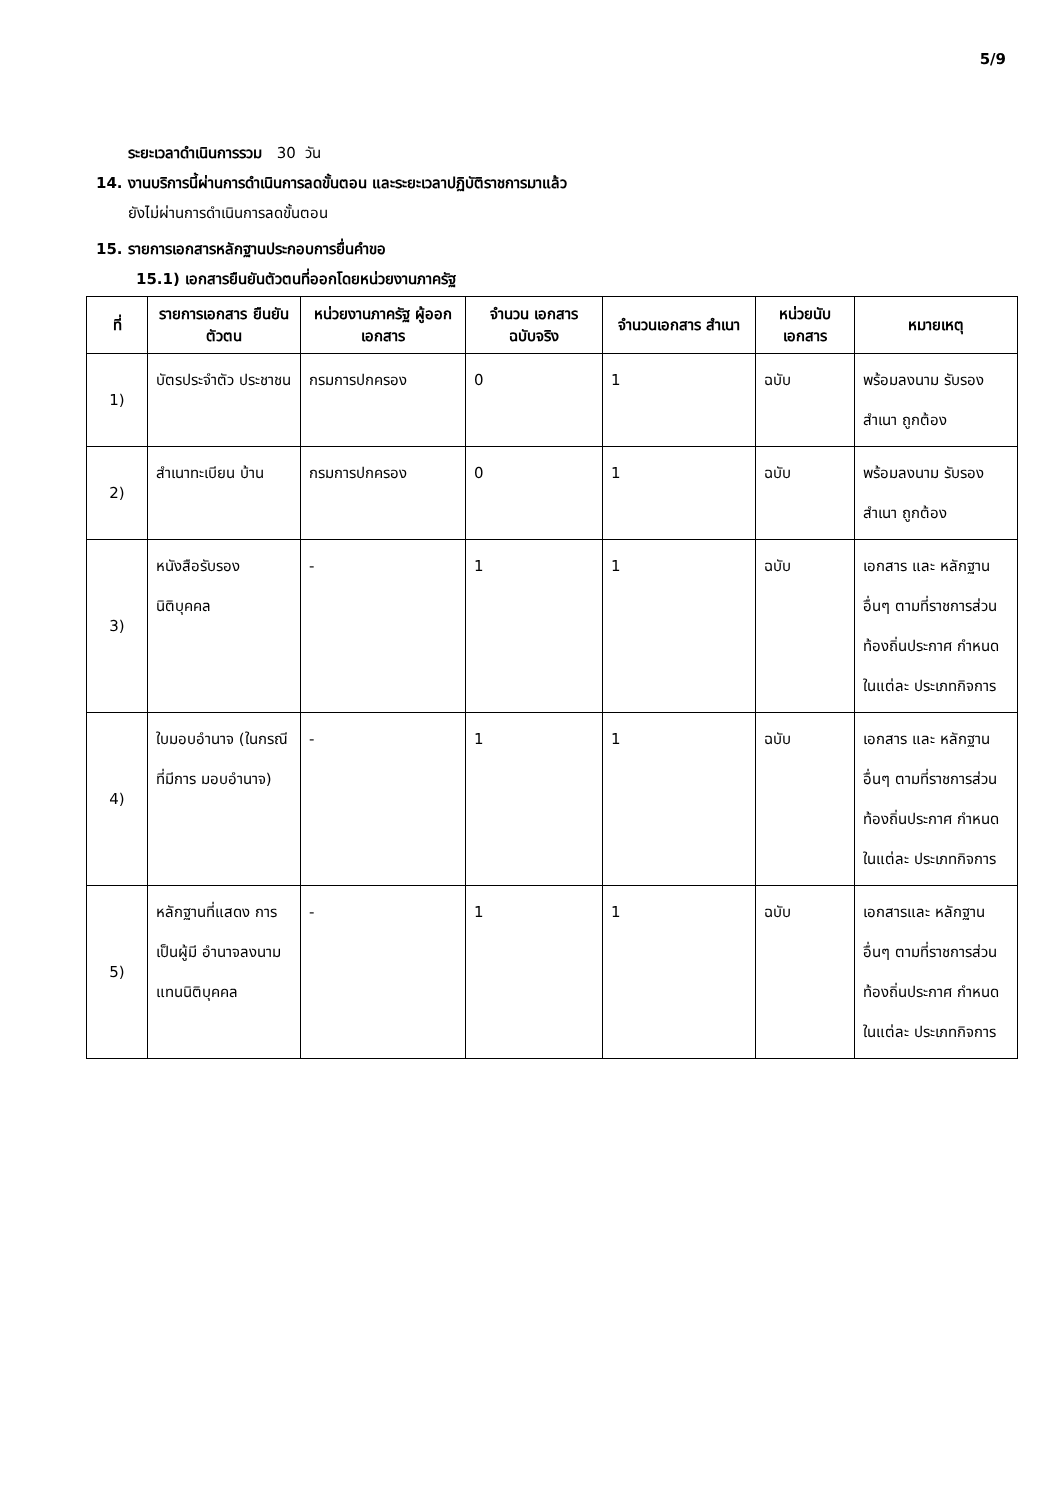5/9
ระยะเวลาดำเนินการรวม 30 วัน
14. งานบริการนี้ผ่านการดำเนินการลดขั้นตอน และระยะเวลาปฏิบัติราชการมาแล้ว
ยังไม่ผ่านการดำเนินการลดขั้นตอน
15. รายการเอกสารหลักฐานประกอบการยื่นคำขอ
15.1) เอกสารยืนยันตัวตนที่ออกโดยหน่วยงานภาครัฐ
| ที่ | รายการเอกสาร ยืนยันตัวตน | หน่วยงานภาครัฐ ผู้ออกเอกสาร | จำนวน เอกสาร ฉบับจริง | จำนวนเอกสาร สำเนา | หน่วยนับ เอกสาร | หมายเหตุ |
| --- | --- | --- | --- | --- | --- | --- |
| 1) | บัตรประจำตัว ประชาชน | กรมการปกครอง | 0 | 1 | ฉบับ | พร้อมลงนาม รับรองสำเนา ถูกต้อง |
| 2) | สำเนาทะเบียน บ้าน | กรมการปกครอง | 0 | 1 | ฉบับ | พร้อมลงนาม รับรองสำเนา ถูกต้อง |
| 3) | หนังสือรับรอง นิติบุคคล | - | 1 | 1 | ฉบับ | เอกสาร และ หลักฐานอื่นๆ ตามที่ราชการส่วน ท้องถิ่นประกาศ กำหนดในแต่ละ ประเภทกิจการ |
| 4) | ใบมอบอำนาจ (ในกรณีที่มีการ มอบอำนาจ) | - | 1 | 1 | ฉบับ | เอกสาร และ หลักฐานอื่นๆ ตามที่ราชการส่วน ท้องถิ่นประกาศ กำหนดในแต่ละ ประเภทกิจการ |
| 5) | หลักฐานที่แสดง การเป็นผู้มี อำนาจลงนาม แทนนิติบุคคล | - | 1 | 1 | ฉบับ | เอกสารและ หลักฐานอื่นๆ ตามที่ราชการส่วน ท้องถิ่นประกาศ กำหนดในแต่ละ ประเภทกิจการ |